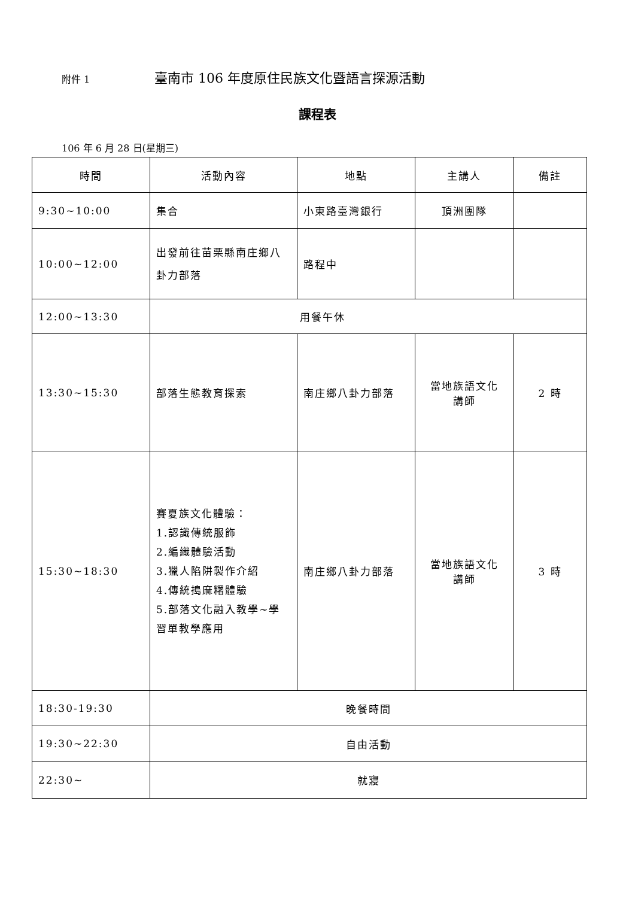附件 1 臺南市 106 年度原住民族文化暨語言探源活動
課程表
106 年 6 月 28 日(星期三)
| 時間 | 活動內容 | 地點 | 主講人 | 備註 |
| --- | --- | --- | --- | --- |
| 9:30~10:00 | 集合 | 小東路臺灣銀行 | 頂洲團隊 | |
| 10:00~12:00 | 出發前往苗栗縣南庄鄉八卦力部落 | 路程中 | | |
| 12:00~13:30 | 用餐午休 | | | |
| 13:30~15:30 | 部落生態教育探索 | 南庄鄉八卦力部落 | 當地族語文化 講師 | 2 時 |
| 15:30~18:30 | 賽夏族文化體驗： 1.認識傳統服飾 2.編織體驗活動 3.獵人陷阱製作介紹 4.傳統搗麻糬體驗 5.部落文化融入教學~學習單教學應用 | 南庄鄉八卦力部落 | 當地族語文化 講師 | 3 時 |
| 18:30-19:30 | 晚餐時間 | | | |
| 19:30~22:30 | 自由活動 | | | |
| 22:30~ | 就寢 | | | |